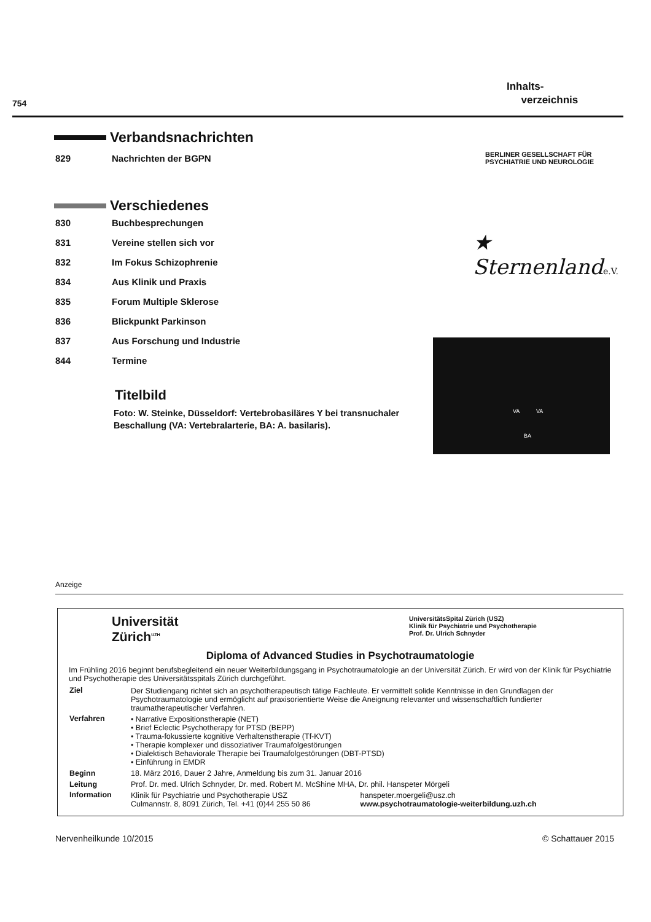754
Inhalts-
verzeichnis
Verbandsnachrichten
829 Nachrichten der BGPN
Verschiedenes
830 Buchbesprechungen
831 Vereine stellen sich vor
832 Im Fokus Schizophrenie
834 Aus Klinik und Praxis
835 Forum Multiple Sklerose
836 Blickpunkt Parkinson
837 Aus Forschung und Industrie
844 Termine
Titelbild
Foto: W. Steinke, Düsseldorf: Vertebrobasiläres Y bei transnuchaler Beschallung (VA: Vertebralarterie, BA: A. basilaris).
BERLINER GESELLSCHAFT FÜR
PSYCHIATRIE UND NEUROLOGIE
★ Sternenlande.V.
VA VA
BA
Anzeige
Universität
Zürich<sup>UZH</sup>
UniversitätsSpital Zürich (USZ)
Klinik für Psychiatrie und Psychotherapie
Prof. Dr. Ulrich Schnyder
Diploma of Advanced Studies in Psychotraumatologie
Im Frühling 2016 beginnt berufsbegleitend ein neuer Weiterbildungsgang in Psychotraumatologie an der Universität Zürich. Er wird von der Klinik für Psychiatrie und Psychotherapie des Universitätsspitals Zürich durchgeführt.
| Ziel | Der Studiengang richtet sich an psychotherapeutisch tätige Fachleute. Er vermittelt solide Kenntnisse in den Grundlagen der Psychotraumatologie und ermöglicht auf praxisorientierte Weise die Aneignung relevanter und wissenschaftlich fundierter traumatherapeutischer Verfahren. | |
| Verfahren | • Narrative Expositionstherapie (NET) • Brief Eclectic Psychotherapy for PTSD (BEPP) • Trauma-fokussierte kognitive Verhaltenstherapie (Tf-KVT) • Therapie komplexer und dissoziativer Traumafolgestörungen • Dialektisch Behaviorale Therapie bei Traumafolgestörungen (DBT-PTSD) • Einführung in EMDR | |
| Beginn | 18. März 2016, Dauer 2 Jahre, Anmeldung bis zum 31. Januar 2016 | |
| Leitung | Prof. Dr. med. Ulrich Schnyder, Dr. med. Robert M. McShine MHA, Dr. phil. Hanspeter Mörgeli | |
| Information | Klinik für Psychiatrie und Psychotherapie USZ Culmannstr. 8, 8091 Zürich, Tel. +41 (0)44 255 50 86 | hanspeter.moergeli@usz.ch www.psychotraumatologie-weiterbildung.uzh.ch |
Nervenheilkunde 10/2015 © Schattauer 2015